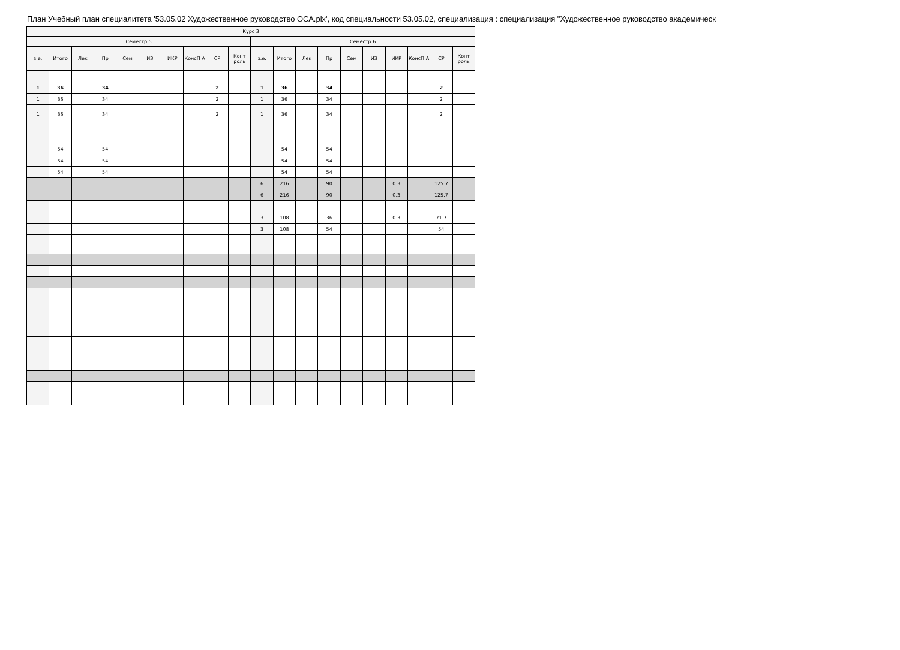План Учебный план специалитета '53.05.02 Художественное руководство ОСА.plx', код специальности 53.05.02, специализация : специализация "Художественное руководство академическ
| Курс 3 | | | | | | | | | | | | | | | | | | | |
| --- | --- | --- | --- | --- | --- | --- | --- | --- | --- | --- | --- | --- | --- | --- | --- | --- | --- | --- | --- |
| Семестр 5 | | | | | | | | | | Семестр 6 | | | | | | | | | |
| з.е. | Итого | Лек | Пр | Сем | ИЗ | ИКР | КонсП А | СР | Конт роль | з.е. | Итого | Лек | Пр | Сем | ИЗ | ИКР | КонсП А | СР | Конт роль |
| 1 | 36 | | 34 | | | | | 2 | | 1 | 36 | | 34 | | | | | 2 | |
| 1 | 36 | | 34 | | | | | 2 | | 1 | 36 | | 34 | | | | | 2 | |
| 1 | 36 | | 34 | | | | | 2 | | 1 | 36 | | 34 | | | | | 2 | |
| | 54 | | 54 | | | | | | | | 54 | | 54 | | | | | | |
| | 54 | | 54 | | | | | | | | 54 | | 54 | | | | | | |
| | 54 | | 54 | | | | | | | | 54 | | 54 | | | | | | |
| | | | | | | | | | | 6 | 216 | | 90 | | | 0.3 | | 125.7 | |
| | | | | | | | | | | 6 | 216 | | 90 | | | 0.3 | | 125.7 | |
| | | | | | | | | | | 3 | 108 | | 36 | | | 0.3 | | 71.7 | |
| | | | | | | | | | | 3 | 108 | | 54 | | | | | 54 | |